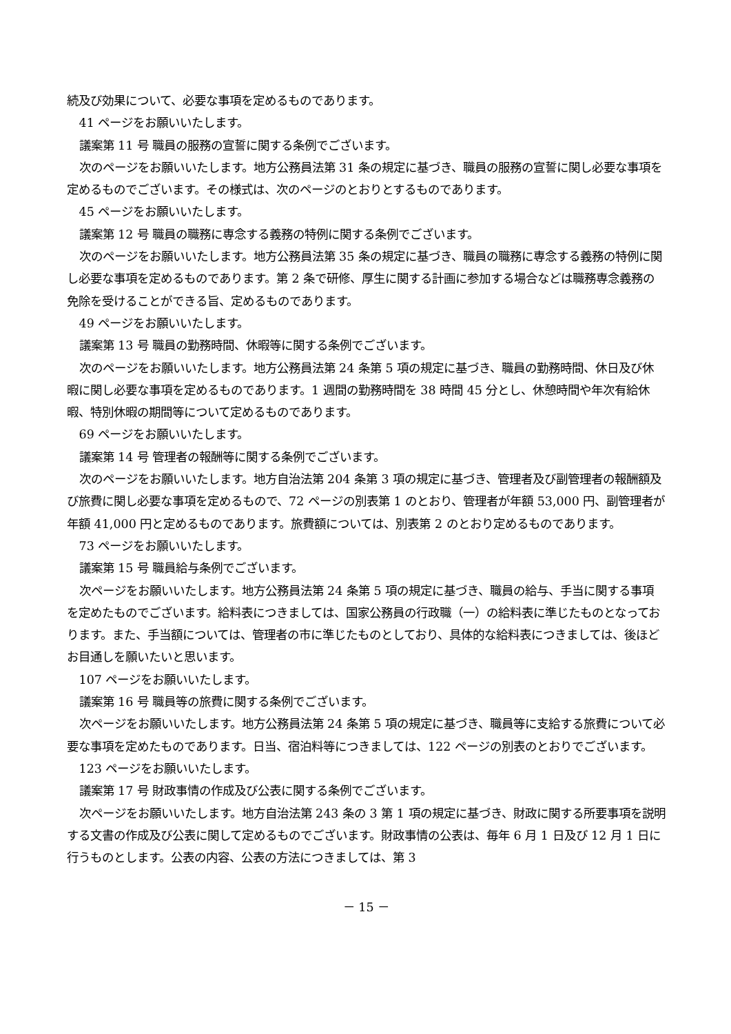続及び効果について、必要な事項を定めるものであります。
41 ページをお願いいたします。
議案第 11 号 職員の服務の宣誓に関する条例でございます。
次のページをお願いいたします。地方公務員法第 31 条の規定に基づき、職員の服務の宣誓に関し必要な事項を定めるものでございます。その様式は、次のページのとおりとするものであります。
45 ページをお願いいたします。
議案第 12 号 職員の職務に専念する義務の特例に関する条例でございます。
次のページをお願いいたします。地方公務員法第 35 条の規定に基づき、職員の職務に専念する義務の特例に関し必要な事項を定めるものであります。第 2 条で研修、厚生に関する計画に参加する場合などは職務専念義務の免除を受けることができる旨、定めるものであります。
49 ページをお願いいたします。
議案第 13 号 職員の勤務時間、休暇等に関する条例でございます。
次のページをお願いいたします。地方公務員法第 24 条第 5 項の規定に基づき、職員の勤務時間、休日及び休暇に関し必要な事項を定めるものであります。1 週間の勤務時間を 38 時間 45 分とし、休憩時間や年次有給休暇、特別休暇の期間等について定めるものであります。
69 ページをお願いいたします。
議案第 14 号 管理者の報酬等に関する条例でございます。
次のページをお願いいたします。地方自治法第 204 条第 3 項の規定に基づき、管理者及び副管理者の報酬額及び旅費に関し必要な事項を定めるもので、72 ページの別表第 1 のとおり、管理者が年額 53,000 円、副管理者が年額 41,000 円と定めるものであります。旅費額については、別表第 2 のとおり定めるものであります。
73 ページをお願いいたします。
議案第 15 号 職員給与条例でございます。
次ページをお願いいたします。地方公務員法第 24 条第 5 項の規定に基づき、職員の給与、手当に関する事項を定めたものでございます。給料表につきましては、国家公務員の行政職（一）の給料表に準じたものとなっております。また、手当額については、管理者の市に準じたものとしており、具体的な給料表につきましては、後ほどお目通しを願いたいと思います。
107 ページをお願いいたします。
議案第 16 号 職員等の旅費に関する条例でございます。
次ページをお願いいたします。地方公務員法第 24 条第 5 項の規定に基づき、職員等に支給する旅費について必要な事項を定めたものであります。日当、宿泊料等につきましては、122 ページの別表のとおりでございます。
123 ページをお願いいたします。
議案第 17 号 財政事情の作成及び公表に関する条例でございます。
次ページをお願いいたします。地方自治法第 243 条の 3 第 1 項の規定に基づき、財政に関する所要事項を説明する文書の作成及び公表に関して定めるものでございます。財政事情の公表は、毎年 6 月 1 日及び 12 月 1 日に行うものとします。公表の内容、公表の方法につきましては、第 3
－ 15 －